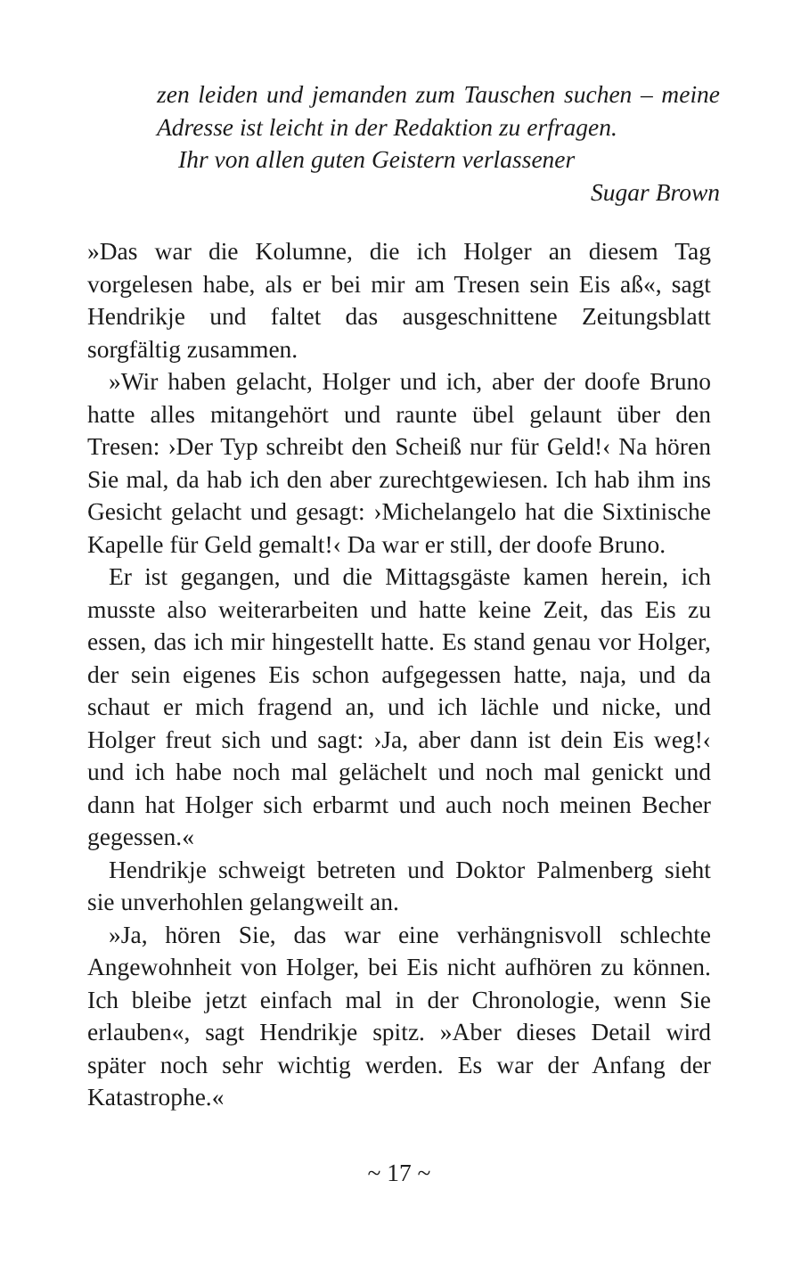zen leiden und jemanden zum Tauschen suchen – meine Adresse ist leicht in der Redaktion zu erfragen.
Ihr von allen guten Geistern verlassener
Sugar Brown
»Das war die Kolumne, die ich Holger an diesem Tag vorgelesen habe, als er bei mir am Tresen sein Eis aß«, sagt Hendrikje und faltet das ausgeschnittene Zeitungsblatt sorgfältig zusammen.
»Wir haben gelacht, Holger und ich, aber der doofe Bruno hatte alles mitangehört und raunte übel gelaunt über den Tresen: ›Der Typ schreibt den Scheiß nur für Geld!‹ Na hören Sie mal, da hab ich den aber zurechtgewiesen. Ich hab ihm ins Gesicht gelacht und gesagt: ›Michelangelo hat die Sixtinische Kapelle für Geld gemalt!‹ Da war er still, der doofe Bruno.
Er ist gegangen, und die Mittagsgäste kamen herein, ich musste also weiterarbeiten und hatte keine Zeit, das Eis zu essen, das ich mir hingestellt hatte. Es stand genau vor Holger, der sein eigenes Eis schon aufgegessen hatte, naja, und da schaut er mich fragend an, und ich lächle und nicke, und Holger freut sich und sagt: ›Ja, aber dann ist dein Eis weg!‹ und ich habe noch mal gelächelt und noch mal genickt und dann hat Holger sich erbarmt und auch noch meinen Becher gegessen.«
Hendrikje schweigt betreten und Doktor Palmenberg sieht sie unverhohlen gelangweilt an.
»Ja, hören Sie, das war eine verhängnisvoll schlechte Angewohnheit von Holger, bei Eis nicht aufhören zu können. Ich bleibe jetzt einfach mal in der Chronologie, wenn Sie erlauben«, sagt Hendrikje spitz. »Aber dieses Detail wird später noch sehr wichtig werden. Es war der Anfang der Katastrophe.«
~ 17 ~